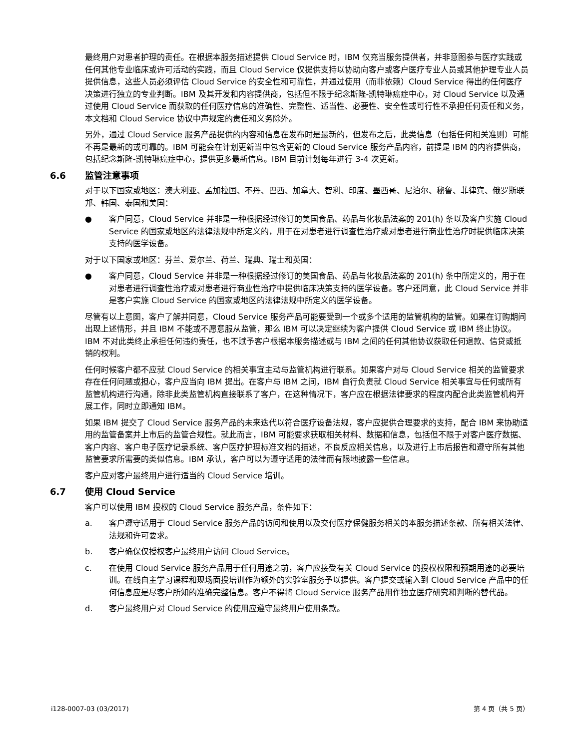最终用户对患者护理的责任。在根据本服务描述提供 Cloud Service 时，IBM 仅充当服务提供者，并非意图参与医疗实践或任何其他专业临床或许可活动的实践，而且 Cloud Service 仅提供支持以协助向客户或客户医疗专业人员或其他护理专业人员提供信息，这些人员必须评估 Cloud Service 的安全性和可靠性，并通过使用（而非依赖）Cloud Service 得出的任何医疗决策进行独立的专业判断。IBM 及其开发和内容提供商，包括但不限于纪念斯隆-凯特琳癌症中心，对 Cloud Service 以及通过使用 Cloud Service 而获取的任何医疗信息的准确性、完整性、适当性、必要性、安全性或可行性不承担任何责任和义务，本文档和 Cloud Service 协议中声规定的责任和义务除外。
另外，通过 Cloud Service 服务产品提供的内容和信息在发布时是最新的，但发布之后，此类信息（包括任何相关准则）可能不再是最新的或可靠的。IBM 可能会在计划更新当中包含更新的 Cloud Service 服务产品内容，前提是 IBM 的内容提供商，包括纪念斯隆-凯特琳癌症中心，提供更多最新信息。IBM 目前计划每年进行 3-4 次更新。
6.6 监管注意事项
对于以下国家或地区：澳大利亚、孟加拉国、不丹、巴西、加拿大、智利、印度、墨西哥、尼泊尔、秘鲁、菲律宾、俄罗斯联邦、韩国、泰国和美国：
● 客户同意，Cloud Service 并非是一种根据经过修订的美国食品、药品与化妆品法案的 201(h) 条以及客户实施 Cloud Service 的国家或地区的法律法规中所定义的，用于在对患者进行调查性治疗或对患者进行商业性治疗时提供临床决策支持的医学设备。
对于以下国家或地区：芬兰、爱尔兰、荷兰、瑞典、瑞士和英国：
● 客户同意，Cloud Service 并非是一种根据经过修订的美国食品、药品与化妆品法案的 201(h) 条中所定义的，用于在对患者进行调查性治疗或对患者进行商业性治疗中提供临床决策支持的医学设备。客户还同意，此 Cloud Service 并非是客户实施 Cloud Service 的国家或地区的法律法规中所定义的医学设备。
尽管有以上意图，客户了解并同意，Cloud Service 服务产品可能要受到一个或多个适用的监管机构的监管。如果在订购期间出现上述情形，并且 IBM 不能或不愿意服从监管，那么 IBM 可以决定继续为客户提供 Cloud Service 或 IBM 终止协议。IBM 不对此类终止承担任何违约责任，也不赋予客户根据本服务描述或与 IBM 之间的任何其他协议获取任何退款、信贷或抵销的权利。
任何时候客户都不应就 Cloud Service 的相关事宜主动与监管机构进行联系。如果客户对与 Cloud Service 相关的监管要求存在任何问题或担心，客户应当向 IBM 提出。在客户与 IBM 之间，IBM 自行负责就 Cloud Service 相关事宜与任何或所有监管机构进行沟通，除非此类监管机构直接联系了客户，在这种情况下，客户应在根据法律要求的程度内配合此类监管机构开展工作，同时立即通知 IBM。
如果 IBM 提交了 Cloud Service 服务产品的未来迭代以符合医疗设备法规，客户应提供合理要求的支持，配合 IBM 来协助适用的监管备案并上市后的监管合规性。就此而言，IBM 可能要求获取相关材料、数据和信息，包括但不限于对客户医疗数据、客户内容、客户电子医疗记录系统、客户医疗护理标准文档的描述，不良反应相关信息，以及进行上市后报告和遵守所有其他监管要求所需要的类似信息。IBM 承认，客户可以为遵守适用的法律而有限地披露一些信息。
客户应对客户最终用户进行适当的 Cloud Service 培训。
6.7 使用 Cloud Service
客户可以使用 IBM 授权的 Cloud Service 服务产品，条件如下：
a. 客户遵守适用于 Cloud Service 服务产品的访问和使用以及交付医疗保健服务相关的本服务描述条款、所有相关法律、法规和许可要求。
b. 客户确保仅授权客户最终用户访问 Cloud Service。
c. 在使用 Cloud Service 服务产品用于任何用途之前，客户应接受有关 Cloud Service 的授权权限和预期用途的必要培训。在线自主学习课程和现场面授培训作为额外的实验室服务予以提供。客户提交或输入到 Cloud Service 产品中的任何信息应是尽客户所知的准确完整信息。客户不得将 Cloud Service 服务产品用作独立医疗研究和判断的替代品。
d. 客户最终用户对 Cloud Service 的使用应遵守最终用户使用条款。
i128-0007-03 (03/2017) 第 4 页（共 5 页）